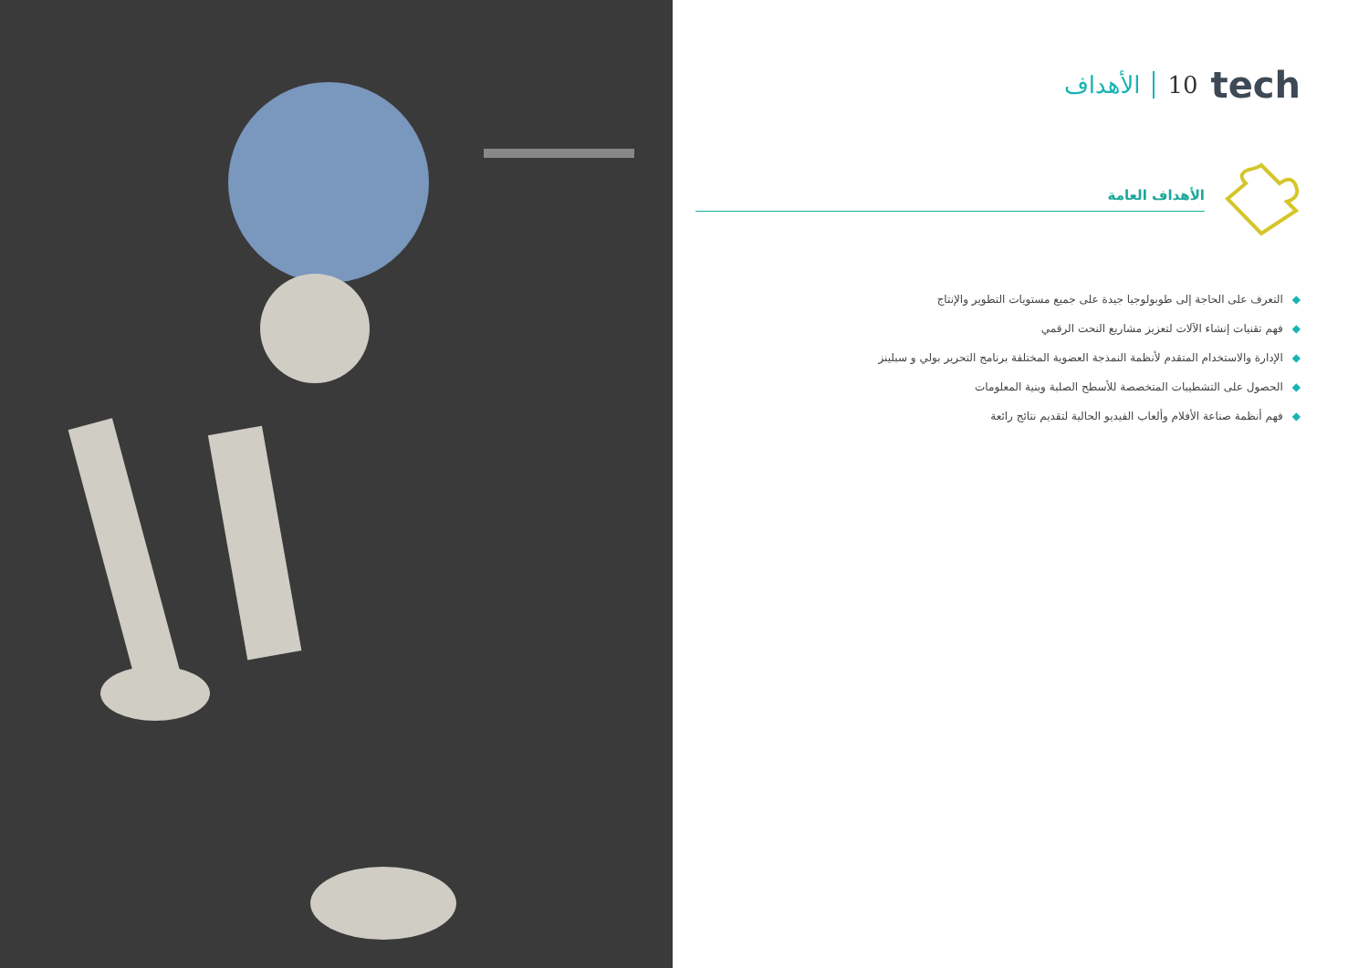الأهداف 10 tech
الأهداف العامة
◆التعرف على الحاجة إلى طوبولوجيا جيدة على جميع مستويات التطوير والإنتاج
◆فهم تقنيات إنشاء الآلات لتعزيز مشاريع النحت الرقمي
◆الإدارة والاستخدام المتقدم لأنظمة النمذجة العضوية المختلفة برنامج التحرير بولي و سبلينز
◆الحصول على التشطيبات المتخصصة للأسطح الصلبة وبنية المعلومات
◆فهم أنظمة صناعة الأفلام وألعاب الفيديو الحالية لتقديم نتائج رائعة